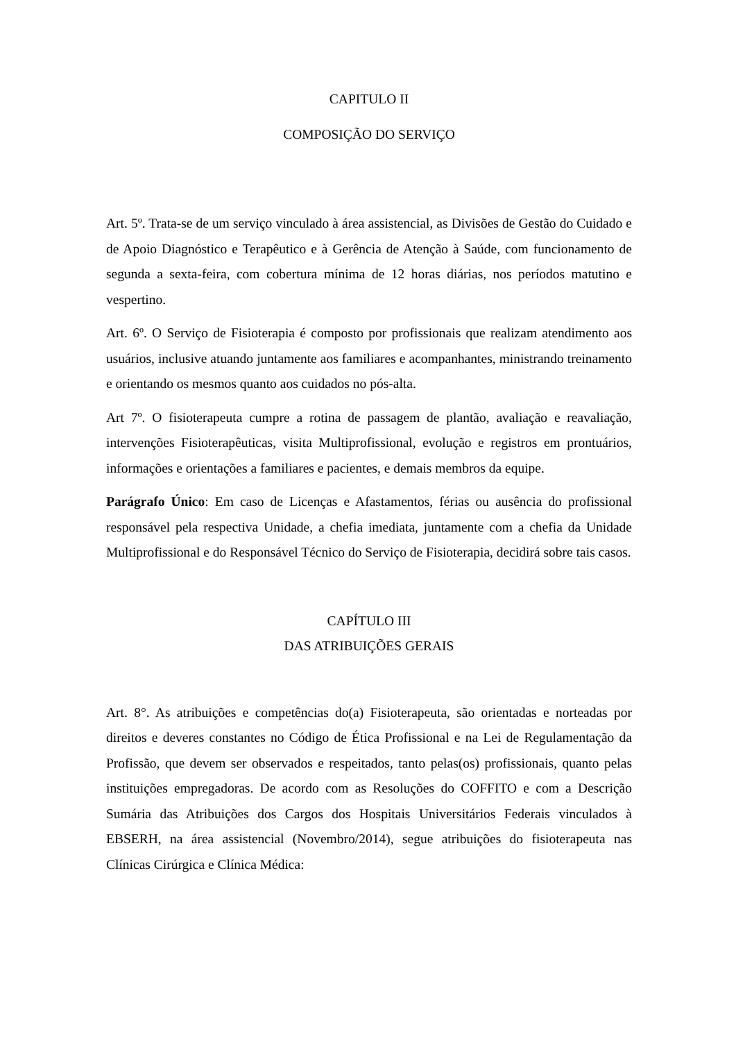CAPITULO II
COMPOSIÇÃO DO SERVIÇO
Art. 5º. Trata-se de um serviço vinculado à área assistencial, as Divisões de Gestão do Cuidado e de Apoio Diagnóstico e Terapêutico e à Gerência de Atenção à Saúde, com funcionamento de segunda a sexta-feira, com cobertura mínima de 12 horas diárias, nos períodos matutino e vespertino.
Art. 6º. O Serviço de Fisioterapia é composto por profissionais que realizam atendimento aos usuários, inclusive atuando juntamente aos familiares e acompanhantes, ministrando treinamento e orientando os mesmos quanto aos cuidados no pós-alta.
Art 7º. O fisioterapeuta cumpre a rotina de passagem de plantão, avaliação e reavaliação, intervenções Fisioterapêuticas, visita Multiprofissional, evolução e registros em prontuários, informações e orientações a familiares e pacientes, e demais membros da equipe.
Parágrafo Único: Em caso de Licenças e Afastamentos, férias ou ausência do profissional responsável pela respectiva Unidade, a chefia imediata, juntamente com a chefia da Unidade Multiprofissional e do Responsável Técnico do Serviço de Fisioterapia, decidirá sobre tais casos.
CAPÍTULO III
DAS ATRIBUIÇÕES GERAIS
Art. 8°. As atribuições e competências do(a) Fisioterapeuta, são orientadas e norteadas por direitos e deveres constantes no Código de Ética Profissional e na Lei de Regulamentação da Profissão, que devem ser observados e respeitados, tanto pelas(os) profissionais, quanto pelas instituições empregadoras. De acordo com as Resoluções do COFFITO e com a Descrição Sumária das Atribuições dos Cargos dos Hospitais Universitários Federais vinculados à EBSERH, na área assistencial (Novembro/2014), segue atribuições do fisioterapeuta nas Clínicas Cirúrgica e Clínica Médica: